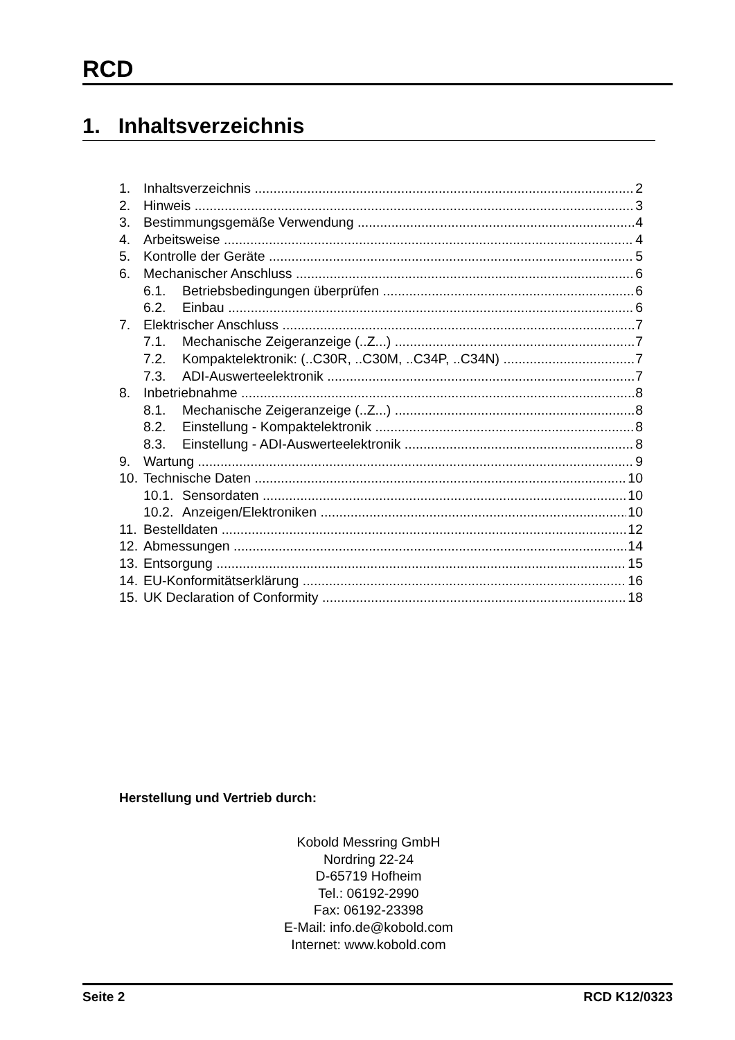RCD
1. Inhaltsverzeichnis
1. Inhaltsverzeichnis 2
2. Hinweis 3
3. Bestimmungsgemäße Verwendung 4
4. Arbeitsweise 4
5. Kontrolle der Geräte 5
6. Mechanischer Anschluss 6
6.1. Betriebsbedingungen überprüfen 6
6.2. Einbau 6
7. Elektrischer Anschluss 7
7.1. Mechanische Zeigeranzeige (..Z...) 7
7.2. Kompaktelektronik: (..C30R, ..C30M, ..C34P, ..C34N) 7
7.3. ADI-Auswerteelektronik 7
8. Inbetriebnahme 8
8.1. Mechanische Zeigeranzeige (..Z...) 8
8.2. Einstellung - Kompaktelektronik 8
8.3. Einstellung - ADI-Auswerteelektronik 8
9. Wartung 9
10. Technische Daten 10
10.1. Sensordaten 10
10.2. Anzeigen/Elektroniken 10
11. Bestelldaten 12
12. Abmessungen 14
13. Entsorgung 15
14. EU-Konformitätserklärung 16
15. UK Declaration of Conformity 18
Herstellung und Vertrieb durch:
Kobold Messring GmbH
Nordring 22-24
D-65719 Hofheim
Tel.: 06192-2990
Fax: 06192-23398
E-Mail: info.de@kobold.com
Internet: www.kobold.com
Seite 2 RCD K12/0323